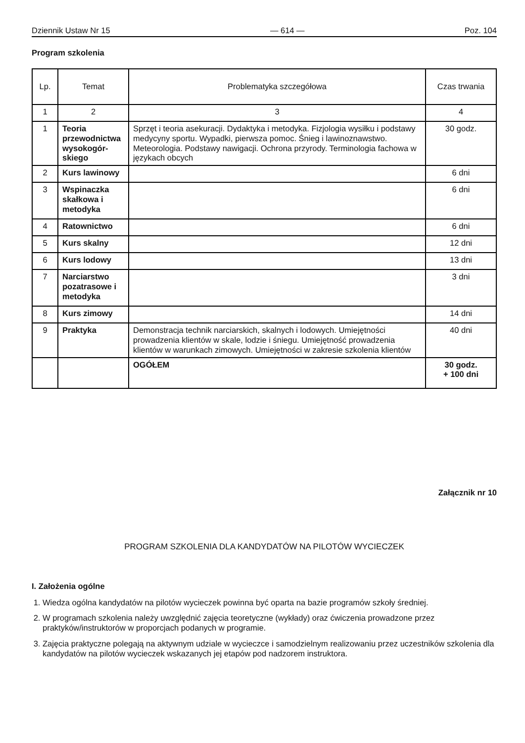Dziennik Ustaw Nr 15 — 614 — Poz. 104
Program szkolenia
| Lp. | Temat | Problematyka szczegółowa | Czas trwania |
| --- | --- | --- | --- |
| 1 | 2 | 3 | 4 |
| 1 | Teoria przewodnictwa wysokogór­skiego | Sprzęt i teoria asekuracji. Dydaktyka i metodyka. Fizjologia wysiłku i podstawy medycyny sportu. Wypadki, pierwsza pomoc. Śnieg i lawinoznawstwo. Meteorologia. Podstawy nawigacji. Ochrona przyrody. Terminologia fachowa w językach obcych | 30 godz. |
| 2 | Kurs lawinowy | | 6 dni |
| 3 | Wspinaczka skałkowa i metodyka | | 6 dni |
| 4 | Ratownictwo | | 6 dni |
| 5 | Kurs skalny | | 12 dni |
| 6 | Kurs lodowy | | 13 dni |
| 7 | Narciarstwo pozatrasowe i metodyka | | 3 dni |
| 8 | Kurs zimowy | | 14 dni |
| 9 | Praktyka | Demonstracja technik narciarskich, skalnych i lodowych. Umiejętności prowadzenia klientów w skale, lodzie i śniegu. Umiejętność prowa­dzenia klientów w warunkach zimowych. Umiejętności w zakresie szkolenia klientów | 40 dni |
| | | OGÓŁEM | 30 godz. + 100 dni |
Załącznik nr 10
PROGRAM SZKOLENIA DLA KANDYDATÓW NA PILOTÓW WYCIECZEK
I. Założenia ogólne
1. Wiedza ogólna kandydatów na pilotów wycieczek powinna być oparta na bazie programów szkoły średniej.
2. W programach szkolenia należy uwzględnić zajęcia teoretyczne (wykłady) oraz ćwiczenia prowadzone przez praktyków/instruktorów w proporcjach podanych w programie.
3. Zajęcia praktyczne polegają na aktywnym udziale w wycieczce i samodzielnym realizowaniu przez uczestni­ków szkolenia dla kandydatów na pilotów wycieczek wskazanych jej etapów pod nadzorem instruktora.